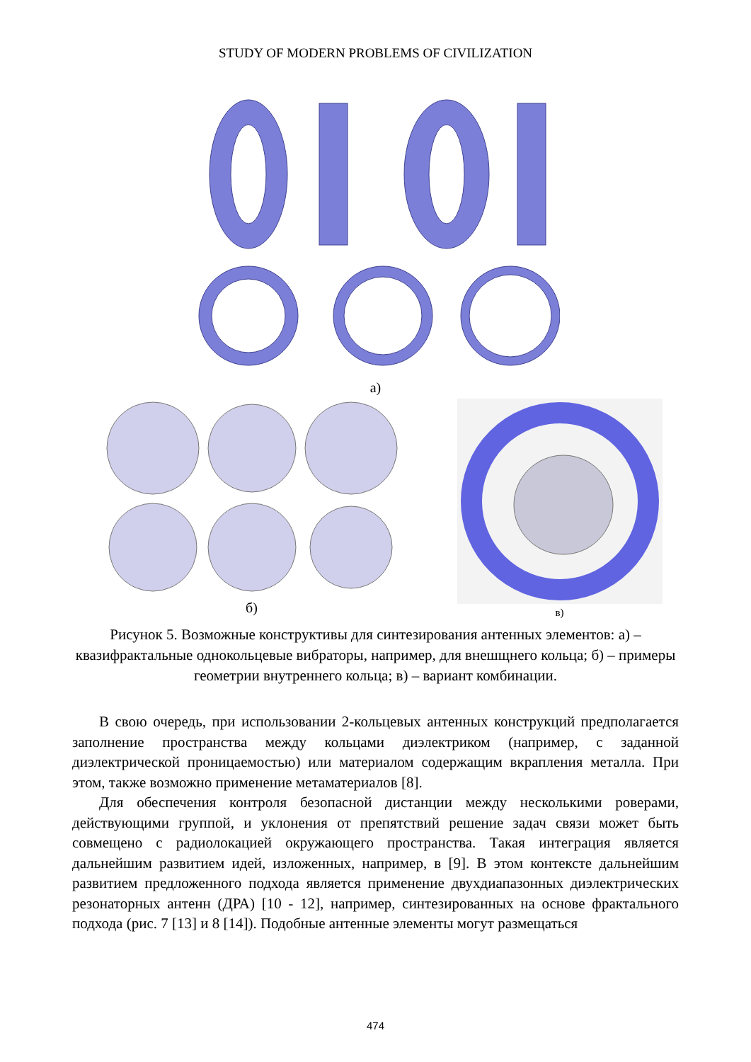STUDY OF MODERN PROBLEMS OF CIVILIZATION
а)
б)
в)
Рисунок 5. Возможные конструктивы для синтезирования антенных элементов: а) – квазифрактальные однокольцевые вибраторы, например, для внешщнего кольца; б) – примеры геометрии внутреннего кольца; в) – вариант комбинации.
В свою очередь, при использовании 2-кольцевых антенных конструкций предполагается заполнение пространства между кольцами диэлектриком (например, с заданной диэлектрической проницаемостью) или материалом содержащим вкрапления металла. При этом, также возможно применение метаматериалов [8].
Для обеспечения контроля безопасной дистанции между несколькими роверами, действующими группой, и уклонения от препятствий решение задач связи может быть совмещено с радиолокацией окружающего пространства. Такая интеграция является дальнейшим развитием идей, изложенных, например, в [9]. В этом контексте дальнейшим развитием предложенного подхода является применение двухдиапазонных диэлектрических резонаторных антенн (ДРА) [10 - 12], например, синтезированных на основе фрактального подхода (рис. 7 [13] и 8 [14]). Подобные антенные элементы могут размещаться
474